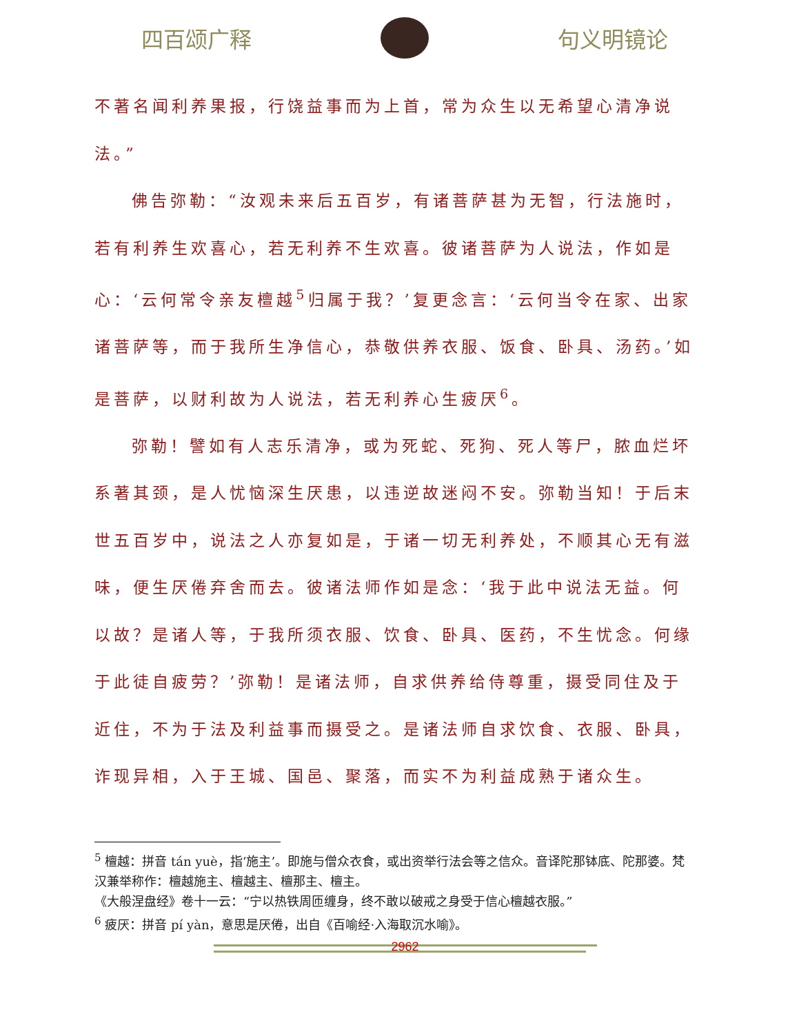四百颂广释 句义明镜论
不著名闻利养果报，行饶益事而为上首，常为众生以无希望心清净说法。”
佛告弥勒：“汝观未来后五百岁，有诸菩萨甚为无智，行法施时，若有利养生欢喜心，若无利养不生欢喜。彼诸菩萨为人说法，作如是心：‘云何常令亲友檀越<sup>5</sup>归属于我？’复更念言：‘云何当令在家、出家诸菩萨等，而于我所生净信心，恭敬供养衣服、饭食、卧具、汤药。’如是菩萨，以财利故为人说法，若无利养心生疲厌<sup>6</sup>。
弥勒！譬如有人志乐清净，或为死蛇、死狗、死人等尸，脓血烂坏系著其颈，是人忧恼深生厌患，以违逆故迷闷不安。弥勒当知！于后末世五百岁中，说法之人亦复如是，于诸一切无利养处，不顺其心无有滋味，便生厌倦弃舍而去。彼诸法师作如是念：‘我于此中说法无益。何以故？是诸人等，于我所须衣服、饮食、卧具、医药，不生忧念。何缘于此徒自疲劳？’弥勒！是诸法师，自求供养给侍尊重，摄受同住及于近住，不为于法及利益事而摄受之。是诸法师自求饮食、衣服、卧具，诈现异相，入于王城、国邑、聚落，而实不为利益成熟于诸众生。
<sup>5</sup> 檀越：拼音 tán yuè，指‘施主’。即施与僧众衣食，或出资举行法会等之信众。音译陀那钵底、陀那婆。梵汉兼举称作：檀越施主、檀越主、檀那主、檀主。
《大般涅盘经》卷十一云：“宁以热铁周匝缠身，终不敢以破戒之身受于信心檀越衣服。”
<sup>6</sup> 疲厌：拼音 pí yàn，意思是厌倦，出自《百喻经·入海取沉水喻》。
2962